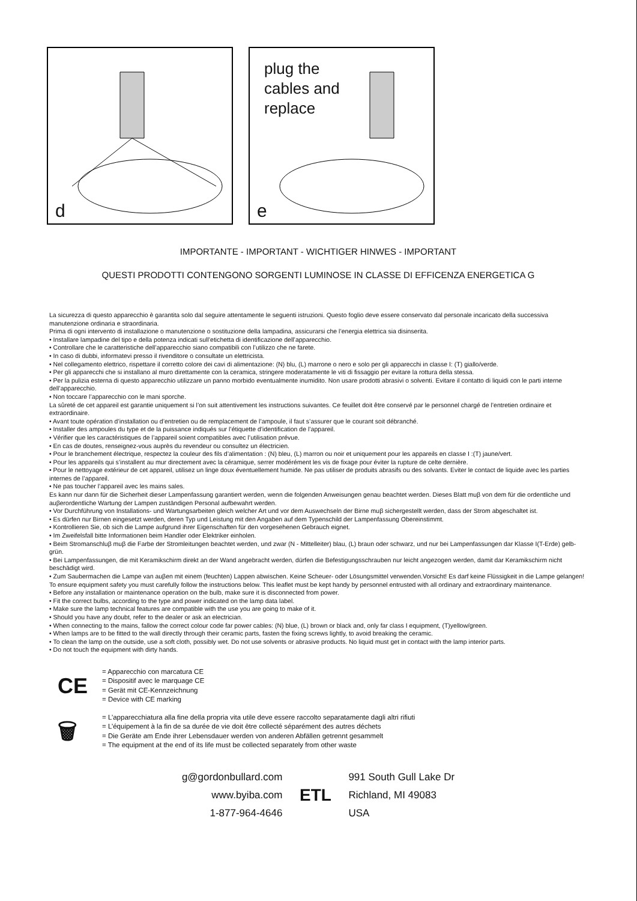d
plug the
cables and
replace
e
IMPORTANTE - IMPORTANT - WICHTIGER HINWES - IMPORTANT
QUESTI PRODOTTI CONTENGONO SORGENTI LUMINOSE IN CLASSE DI EFFICENZA ENERGETICA G
La sicurezza di questo apparecchio è garantita solo dal seguire attentamente le seguenti istruzioni. Questo foglio deve essere conservato dal personale incaricato della successiva manutenzione ordinaria e straordinaria.
Prima di ogni intervento di installazione o manutenzione o sostituzione della lampadina, assicurarsi che l’energia elettrica sia disinserita.
• Installare lampadine del tipo e della potenza indicati sull’etichetta di identificazione dell’apparecchio.
• Controllare che le caratteristiche dell’apparecchio siano compatibili con l’utilizzo che ne farete.
• In caso di dubbi, informatevi presso il rivenditore o consultate un elettricista.
• Nel collegamento elettrico, rispettare il corretto colore dei cavi di alimentazione: (N) blu, (L) marrone o nero e solo per gli apparecchi in classe I: (T) giallo/verde.
• Per gli apparecchi che si installano al muro direttamente con la ceramica, stringere moderatamente le viti di fissaggio per evitare la rottura della stessa.
• Per la pulizia esterna di questo apparecchio utilizzare un panno morbido eventualmente inumidito. Non usare prodotti abrasivi o solventi. Evitare il contatto di liquidi con le parti interne dell’apparecchio.
• Non toccare l’apparecchio con le mani sporche.
La sûreté de cet appareil est garantie uniquement si l’on suit attentivement les instructions suivantes. Ce feuillet doit être conservé par le personnel chargé de l’entretien ordinaire et extraordinaire.
• Avant toute opération d’installation ou d’entretien ou de remplacement de l’ampoule, il faut s’assurer que le courant soit débranché.
• Installer des ampoules du type et de la puissance indiqués sur l’étiquette d’identification de l’appareil.
• Vérifier que les caractéristiques de l’appareil soient compatibles avec l’utilisation prévue.
• En cas de doutes, renseignez-vous auprès du revendeur ou consultez un électricien.
• Pour le branchement électrique, respectez la couleur des fils d’alimentation : (N) bleu, (L) marron ou noir et uniquement pour les appareils en classe I :(T) jaune/vert.
• Pour les appareils qui s’installent au mur directement avec la céramique, serrer modérément les vis de fixage pour éviter la rupture de celte dernière.
• Pour le nettoyage extérieur de cet appareil, utilisez un linge doux éventuellement humide. Ne pas utiliser de produits abrasifs ou des solvants. Eviter le contact de liquide avec les parties internes de l’appareil.
• Ne pas toucher l’appareil avec les mains sales.
Es kann nur dann für die Sicherheit dieser Lampenfassung garantiert werden, wenn die folgenden Anweisungen genau beachtet werden. Dieses Blatt muβ von dem für die ordentliche und auβerordentliche Wartung der Lampen zuständigen Personal aufbewahrt werden.
• Vor Durchführung von Installations- und Wartungsarbeiten gleich welcher Art und vor dem Auswechseln der Birne muβ sichergestellt werden, dass der Strom abgeschaltet ist.
• Es dürfen nur Birnen eingesetzt werden, deren Typ und Leistung mit den Angaben auf dem Typenschild der Lampenfassung Obereinstimmt.
• Kontrollieren Sie, ob sich die Lampe aufgrund ihrer Eigenschaften für den vorgesehenen Gebrauch eignet.
• Im Zweifelsfall bitte Informationen beim Handler oder Elektriker einholen.
• Beim Stromanschluβ muβ die Farbe der Stromleitungen beachtet werden, und zwar (N - Mittelleiter) blau, (L) braun oder schwarz, und nur bei Lampenfassungen dar Klasse I(T-Erde) gelb-grün.
• Bei Lampenfassungen, die mit Keramikschirm direkt an der Wand angebracht werden, dürfen die Befestigungsschrauben nur leicht angezogen werden, damit dar Keramikschirm nicht beschädigt wird.
• Zum Saubermachen die Lampe van auβen mit einem (feuchten) Lappen abwischen. Keine Scheuer- oder Lösungsmittel verwenden.Vorsicht! Es darf keine Flüssigkeit in die Lampe gelangen!
To ensure equipment safety you must carefully follow the instructions below. This leaflet must be kept handy by personnel entrusted with all ordinary and extraordinary maintenance.
• Before any installation or maintenance operation on the bulb, make sure it is disconnected from power.
• Fit the correct bulbs, according to the type and power indicated on the lamp data label.
• Make sure the lamp technical features are compatible with the use you are going to make of it.
• Should you have any doubt, refer to the dealer or ask an electrician.
• When connecting to the mains, fallow the correct colour code far power cables: (N) blue, (L) brown or black and, only far class I equipment, (T)yellow/green.
• When lamps are to be fitted to the wall directly through their ceramic parts, fasten the fixing screws lightly, to avoid breaking the ceramic.
• To clean the lamp on the outside, use a soft cloth, possibly wet. Do not use solvents or abrasive products. No liquid must get in contact with the lamp interior parts.
• Do not touch the equipment with dirty hands.
CE
= Apparecchio con marcatura CE
= Dispositif avec le marquage CE
= Gerät mit CE-Kennzeichnung
= Device with CE marking
🗑
= L’apparecchiatura alla fine della propria vita utile deve essere raccolto separatamente dagli altri rifiuti
= L’équipement à la fin de sa durée de vie doit être collecté séparément des autres déchets
= Die Geräte am Ende ihrer Lebensdauer werden von anderen Abfällen getrennt gesammelt
= The equipment at the end of its life must be collected separately from other waste
g@gordonbullard.com
www.byiba.com
1-877-964-4646
ETL
991 South Gull Lake Dr
Richland, MI 49083
USA